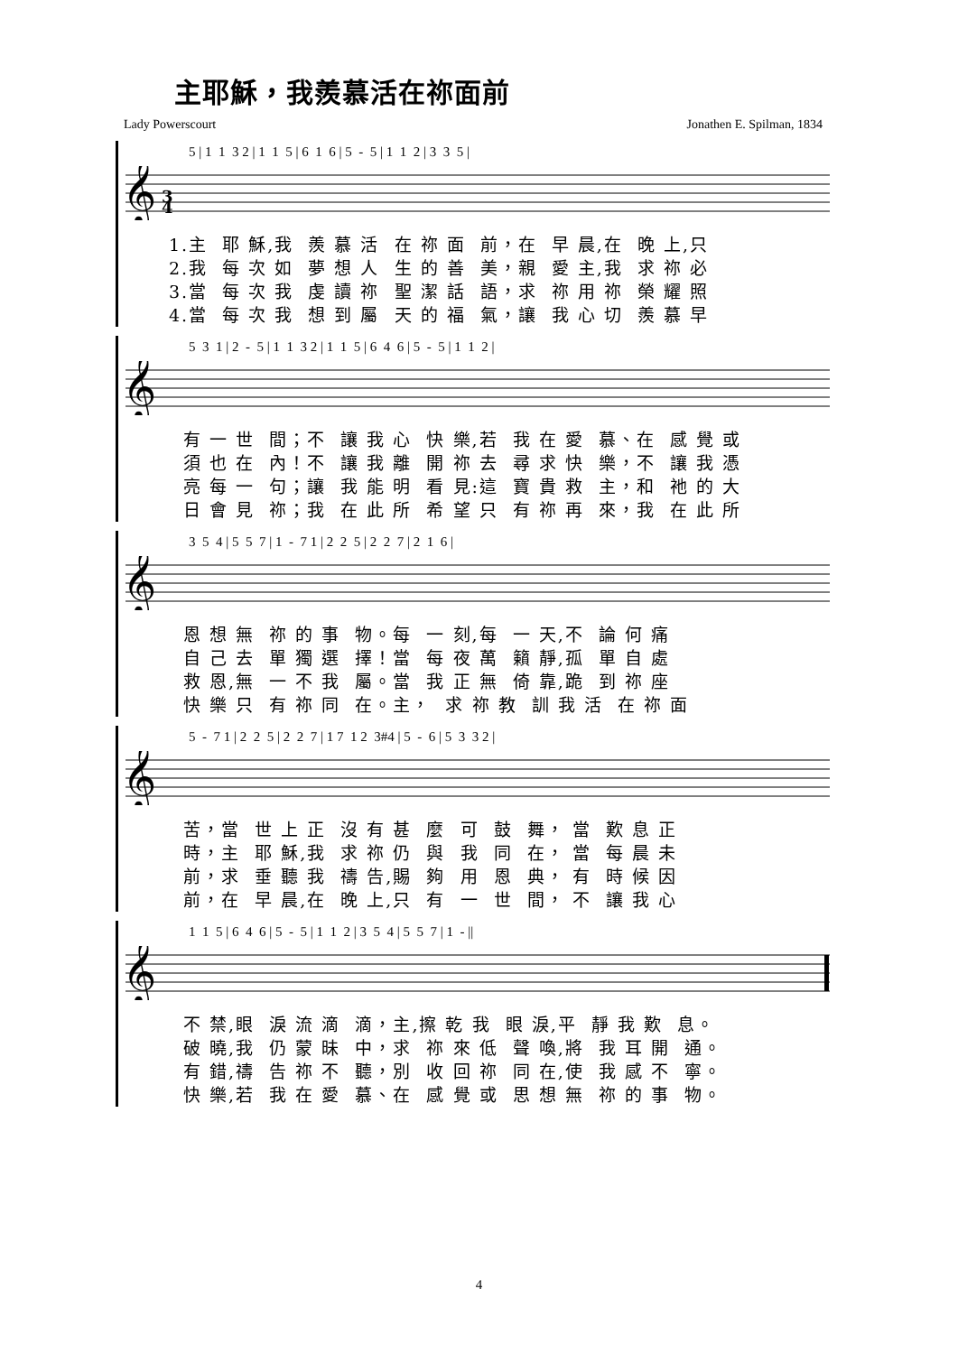主耶穌，我羨慕活在祢面前
Lady Powerscourt Jonathen E. Spilman, 1834
5 | 1 1 3 2 | 1 1 5 | 6 1 6 | 5 - 5 | 1 1 2 | 3 3 5 |
𝄞
3
4
1.主 耶 穌,我 羨 慕 活 在 祢 面 前，在 早 晨,在 晚 上,只
2.我 每 次 如 夢 想 人 生 的 善 美，親 愛 主,我 求 祢 必
3.當 每 次 我 虔 讀 祢 聖 潔 話 語，求 祢 用 祢 榮 耀 照
4.當 每 次 我 想 到 屬 天 的 福 氣，讓 我 心 切 羨 慕 早
5 3 1 | 2 - 5 | 1 1 3 2 | 1 1 5 | 6 4 6 | 5 - 5 | 1 1 2 |
𝄞
有 一 世 間；不 讓 我 心 快 樂,若 我 在 愛 慕、在 感 覺 或
須 也 在 內！不 讓 我 離 開 祢 去 尋 求 快 樂，不 讓 我 憑
亮 每 一 句；讓 我 能 明 看 見:這 寶 貴 救 主，和 祂 的 大
日 會 見 祢；我 在 此 所 希 望 只 有 祢 再 來，我 在 此 所
3 5 4 | 5 5 7 | 1 - 7 1 | 2 2 5 | 2 2 7 | 2 1 6 |
𝄞
恩 想 無 祢 的 事 物。每 一 刻,每 一 天,不 論 何 痛
自 己 去 單 獨 選 擇！當 每 夜 萬 籟 靜,孤 單 自 處
救 恩,無 一 不 我 屬。當 我 正 無 倚 靠,跪 到 祢 座
快 樂 只 有 祢 同 在。主， 求 祢 教 訓 我 活 在 祢 面
5 - 7 1 | 2 2 5 | 2 2 7 | 1 7 1 2 3#4 | 5 - 6 | 5 3 3 2 |
𝄞
苦，當 世 上 正 沒 有 甚 麼 可 鼓 舞， 當 歎 息 正
時，主 耶 穌,我 求 祢 仍 與 我 同 在， 當 每 晨 未
前，求 垂 聽 我 禱 告,賜 夠 用 恩 典， 有 時 候 因
前，在 早 晨,在 晚 上,只 有 一 世 間， 不 讓 我 心
1 1 5 | 6 4 6 | 5 - 5 | 1 1 2 | 3 5 4 | 5 5 7 | 1 - ||
𝄞
不 禁,眼 淚 流 滴 滴，主,擦 乾 我 眼 淚,平 靜 我 歎 息。
破 曉,我 仍 蒙 昧 中，求 祢 來 低 聲 喚,將 我 耳 開 通。
有 錯,禱 告 祢 不 聽，別 收 回 祢 同 在,使 我 感 不 寧。
快 樂,若 我 在 愛 慕、在 感 覺 或 思 想 無 祢 的 事 物。
4